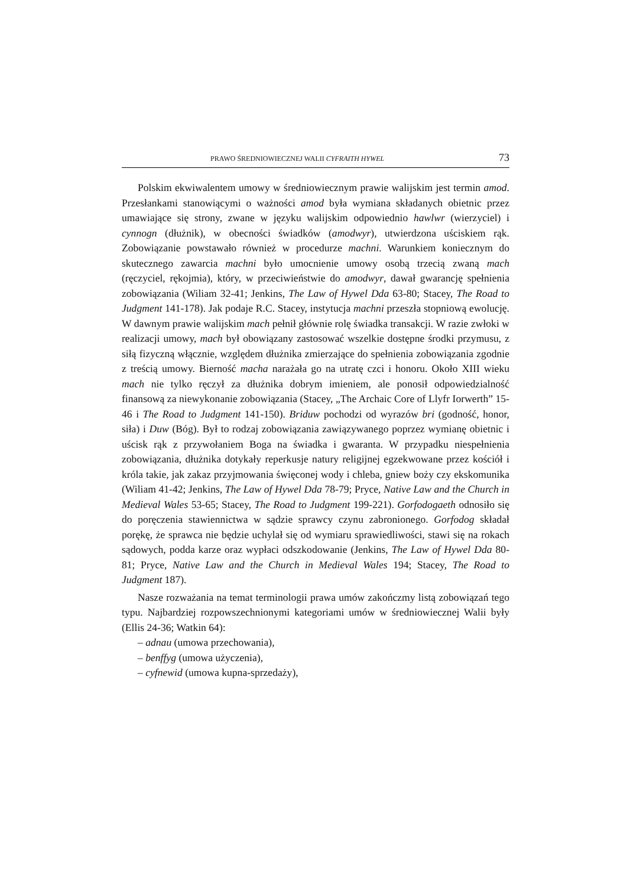PRAWO ŚREDNIOWIECZNEJ WALII CYFRAITH HYWEL 73
Polskim ekwiwalentem umowy w średniowiecznym prawie walijskim jest termin amod. Przesłankami stanowiącymi o ważności amod była wymiana składanych obietnic przez umawiające się strony, zwane w języku walijskim odpowiednio hawlwr (wierzyciel) i cynnogn (dłużnik), w obecności świadków (amodwyr), utwierdzona uściskiem rąk. Zobowiązanie powstawało również w procedurze machni. Warunkiem koniecznym do skutecznego zawarcia machni było umocnienie umowy osobą trzecią zwaną mach (ręczyciel, rękojmia), który, w przeciwieństwie do amodwyr, dawał gwarancję spełnienia zobowiązania (Wiliam 32-41; Jenkins, The Law of Hywel Dda 63-80; Stacey, The Road to Judgment 141-178). Jak podaje R.C. Stacey, instytucja machni przeszła stopniową ewolucję. W dawnym prawie walijskim mach pełnił głównie rolę świadka transakcji. W razie zwłoki w realizacji umowy, mach był obowiązany zastosować wszelkie dostępne środki przymusu, z siłą fizyczną włącznie, względem dłużnika zmierzające do spełnienia zobowiązania zgodnie z treścią umowy. Bierność macha narażała go na utratę czci i honoru. Około XIII wieku mach nie tylko ręczył za dłużnika dobrym imieniem, ale ponosił odpowiedzialność finansową za niewykonanie zobowiązania (Stacey, „The Archaic Core of Llyfr Iorwerth” 15-46 i The Road to Judgment 141-150). Briduw pochodzi od wyrazów bri (godność, honor, siła) i Duw (Bóg). Był to rodzaj zobowiązania zawiązywanego poprzez wymianę obietnic i uścisk rąk z przywołaniem Boga na świadka i gwaranta. W przypadku niespełnienia zobowiązania, dłużnika dotykały reperkusje natury religijnej egzekwowane przez kościół i króla takie, jak zakaz przyjmowania święconej wody i chleba, gniew boży czy ekskomunika (Wiliam 41-42; Jenkins, The Law of Hywel Dda 78-79; Pryce, Native Law and the Church in Medieval Wales 53-65; Stacey, The Road to Judgment 199-221). Gorfodogaeth odnosiło się do poręczenia stawiennictwa w sądzie sprawcy czynu zabronionego. Gorfodog składał porękę, że sprawca nie będzie uchylał się od wymiaru sprawiedliwości, stawi się na rokach sądowych, podda karze oraz wypłaci odszkodowanie (Jenkins, The Law of Hywel Dda 80-81; Pryce, Native Law and the Church in Medieval Wales 194; Stacey, The Road to Judgment 187).
Nasze rozważania na temat terminologii prawa umów zakończmy listą zobowiązań tego typu. Najbardziej rozpowszechnionymi kategoriami umów w średniowiecznej Walii były (Ellis 24-36; Watkin 64):
– adnau (umowa przechowania),
– benffyg (umowa użyczenia),
– cyfnewid (umowa kupna-sprzedaży),